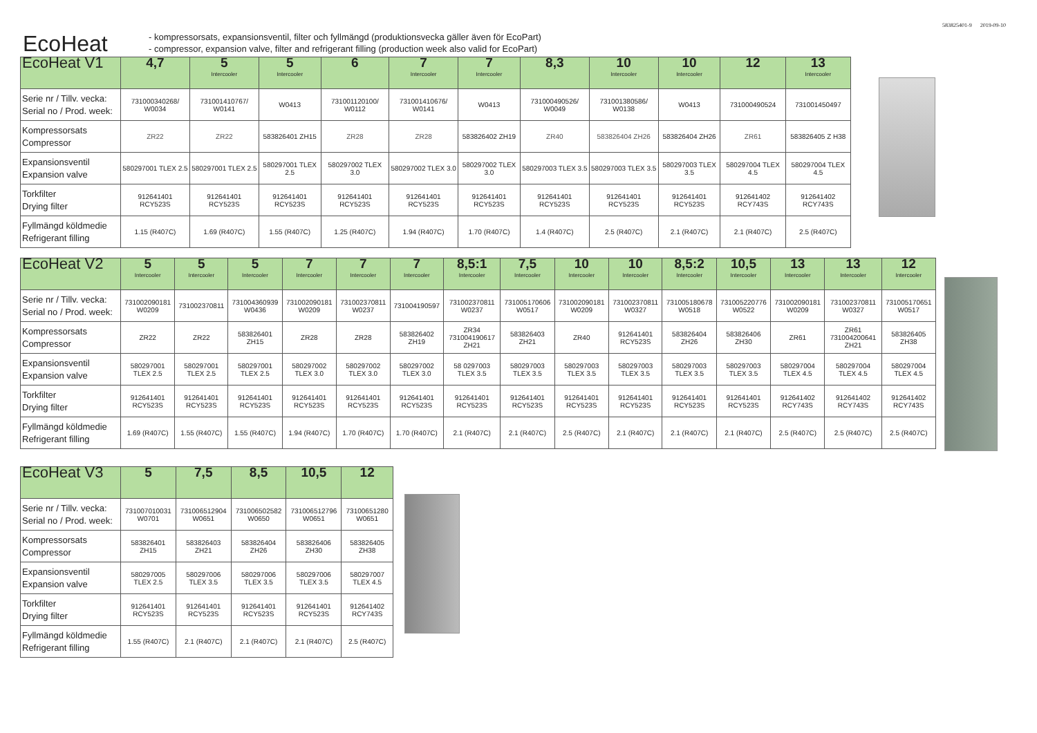583825401-9 2019-09-10
EcoHeat
- kompressorsats, expansionsventil, filter och fyllmängd (produktionsvecka gäller även för EcoPart)
- compressor, expansion valve, filter and refrigerant filling (production week also valid for EcoPart)
| EcoHeat V1 | 4,7 | 5 Intercooler | 5 Intercooler | 6 | 7 Intercooler | 7 Intercooler | 8,3 | 10 Intercooler | 10 Intercooler | 12 | 13 Intercooler |
| --- | --- | --- | --- | --- | --- | --- | --- | --- | --- | --- | --- |
| Serie nr / Tillv. vecka: Serial no / Prod. week: | 731000340268/ W0034 | 731001410767/ W0141 | W0413 | 731001120100/ W0112 | 731001410676/ W0141 | W0413 | 731000490526/ W0049 | 731001380586/ W0138 | W0413 | 731000490524 | 731001450497 |
| Kompressorsats Compressor | ZR22 | ZR22 | 583826401 ZH15 | ZR28 | ZR28 | 583826402 ZH19 | ZR40 | 583826404 ZH26 | 583826404 ZH26 | ZR61 | 583826405 Z H38 |
| Expansionsventil Expansion valve | 580297001 TLEX 2.5 | 580297001 TLEX 2.5 | 580297001 TLEX 2.5 | 580297002 TLEX 3.0 | 580297002 TLEX 3.0 | 580297002 TLEX 3.0 | 580297003 TLEX 3.5 | 580297003 TLEX 3.5 | 580297003 TLEX 3.5 | 580297004 TLEX 4.5 | 580297004 TLEX 4.5 |
| Torkfilter Drying filter | 912641401 RCY523S | 912641401 RCY523S | 912641401 RCY523S | 912641401 RCY523S | 912641401 RCY523S | 912641401 RCY523S | 912641401 RCY523S | 912641401 RCY523S | 912641401 RCY523S | 912641402 RCY743S | 912641402 RCY743S |
| Fyllmängd köldmedie Refrigerant filling | 1.15 (R407C) | 1.69 (R407C) | 1.55 (R407C) | 1.25 (R407C) | 1.94 (R407C) | 1.70 (R407C) | 1.4 (R407C) | 2.5 (R407C) | 2.1 (R407C) | 2.1 (R407C) | 2.5 (R407C) |
| EcoHeat V2 | 5 Intercooler | 5 Intercooler | 5 Intercooler | 7 Intercooler | 7 Intercooler | 7 Intercooler | 8,5:1 Intercooler | 7,5 Intercooler | 10 Intercooler | 10 Intercooler | 8,5:2 Intercooler | 10,5 Intercooler | 13 Intercooler | 13 Intercooler | 12 Intercooler |
| --- | --- | --- | --- | --- | --- | --- | --- | --- | --- | --- | --- | --- | --- | --- | --- |
| Serie nr / Tillv. vecka: Serial no / Prod. week: | 731002090181 W0209 | 731002370811 | 731004360939 W0436 | 731002090181 W0209 | 731002370811 W0237 | 731004190597 | 731002370811 W0237 | 731005170606 W0517 | 731002090181 W0209 | 731002370811 W0327 | 731005180678 W0518 | 731005220776 W0522 | 731002090181 W0209 | 731002370811 W0327 | 731005170651 W0517 |
| Kompressorsats Compressor | ZR22 | ZR22 | 583826401 ZH15 | ZR28 | ZR28 | 583826402 ZH19 | ZR34 731004190617 ZH21 | 583826403 ZH21 | ZR40 | 912641401 RCY523S | 583826404 ZH26 | 583826406 ZH30 | ZR61 | ZR61 731004200641 ZH21 | 583826405 ZH38 |
| Expansionsventil Expansion valve | 580297001 TLEX 2.5 | 580297001 TLEX 2.5 | 580297001 TLEX 2.5 | 580297002 TLEX 3.0 | 580297002 TLEX 3.0 | 580297002 TLEX 3.0 | 58 0297003 TLEX 3.5 | 580297003 TLEX 3.5 | 580297003 TLEX 3.5 | 580297003 TLEX 3.5 | 580297003 TLEX 3.5 | 580297003 TLEX 3.5 | 580297004 TLEX 4.5 | 580297004 TLEX 4.5 | 580297004 TLEX 4.5 |
| Torkfilter Drying filter | 912641401 RCY523S | 912641401 RCY523S | 912641401 RCY523S | 912641401 RCY523S | 912641401 RCY523S | 912641401 RCY523S | 912641401 RCY523S | 912641401 RCY523S | 912641401 RCY523S | 912641401 RCY523S | 912641401 RCY523S | 912641401 RCY523S | 912641402 RCY743S | 912641402 RCY743S | 912641402 RCY743S |
| Fyllmängd köldmedie Refrigerant filling | 1.69 (R407C) | 1.55 (R407C) | 1.55 (R407C) | 1.94 (R407C) | 1.70 (R407C) | 1.70 (R407C) | 2.1 (R407C) | 2.1 (R407C) | 2.5 (R407C) | 2.1 (R407C) | 2.1 (R407C) | 2.1 (R407C) | 2.5 (R407C) | 2.5 (R407C) | 2.5 (R407C) |
| EcoHeat V3 | 5 | 7,5 | 8,5 | 10,5 | 12 |
| --- | --- | --- | --- | --- | --- |
| Serie nr / Tillv. vecka: Serial no / Prod. week: | 731007010031 W0701 | 731006512904 W0651 | 731006502582 W0650 | 731006512796 W0651 | 73100651280 W0651 |
| Kompressorsats Compressor | 583826401 ZH15 | 583826403 ZH21 | 583826404 ZH26 | 583826406 ZH30 | 583826405 ZH38 |
| Expansionsventil Expansion valve | 580297005 TLEX 2.5 | 580297006 TLEX 3.5 | 580297006 TLEX 3.5 | 580297006 TLEX 3.5 | 580297007 TLEX 4.5 |
| Torkfilter Drying filter | 912641401 RCY523S | 912641401 RCY523S | 912641401 RCY523S | 912641401 RCY523S | 912641402 RCY743S |
| Fyllmängd köldmedie Refrigerant filling | 1.55 (R407C) | 2.1 (R407C) | 2.1 (R407C) | 2.1 (R407C) | 2.5 (R407C) |